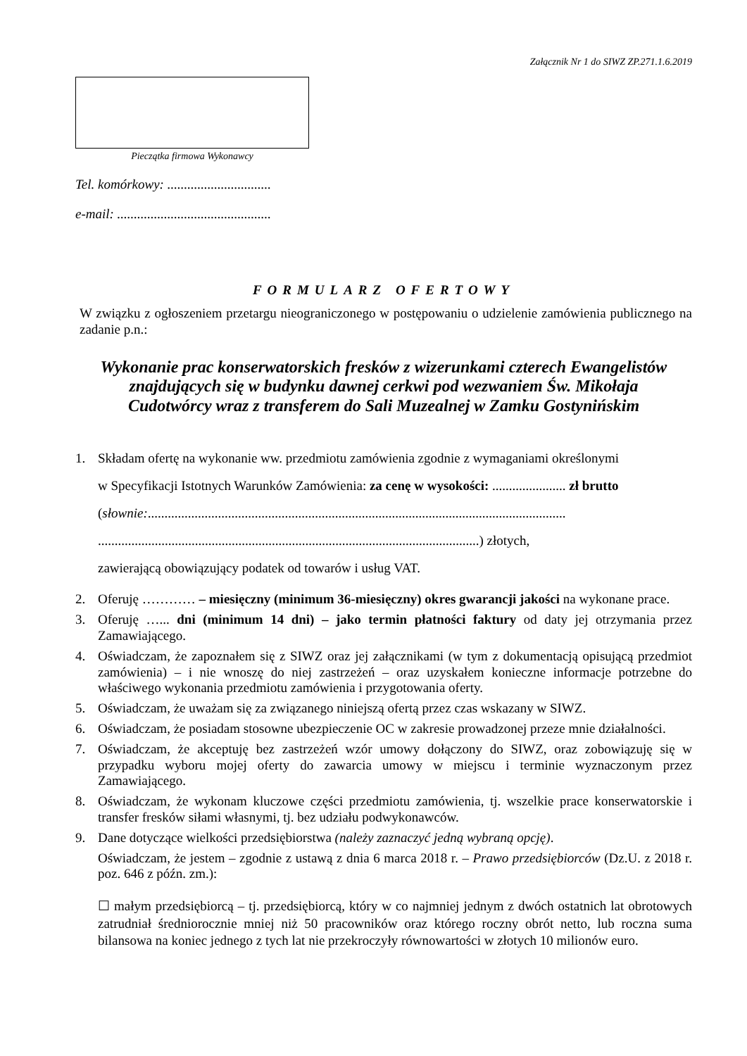Załącznik Nr 1 do SIWZ ZP.271.1.6.2019
Pieczątka firmowa Wykonawcy
Tel. komórkowy: ...............................
e-mail: ..............................................
FORMULARZ OFERTOWY
W związku z ogłoszeniem przetargu nieograniczonego w postępowaniu o udzielenie zamówienia publicznego na zadanie p.n.:
Wykonanie prac konserwatorskich fresków z wizerunkami czterech Ewangelistów
znajdujących się w budynku dawnej cerkwi pod wezwaniem Św. Mikołaja
Cudotwórcy wraz z transferem do Sali Muzealnej w Zamku Gostynińskim
1. Składam ofertę na wykonanie ww. przedmiotu zamówienia zgodnie z wymaganiami określonymi
w Specyfikacji Istotnych Warunków Zamówienia: za cenę w wysokości: ...................... zł brutto
(słownie:.............................................................................................................................
..................................................................................................................) złotych,
zawierającą obowiązujący podatek od towarów i usług VAT.
2. Oferuję ………… – miesięczny (minimum 36-miesięczny) okres gwarancji jakości na wykonane prace.
3. Oferuję …... dni (minimum 14 dni) – jako termin płatności faktury od daty jej otrzymania przez Zamawiającego.
4. Oświadczam, że zapoznałem się z SIWZ oraz jej załącznikami (w tym z dokumentacją opisującą przedmiot zamówienia) – i nie wnoszę do niej zastrzeżeń – oraz uzyskałem konieczne informacje potrzebne do właściwego wykonania przedmiotu zamówienia i przygotowania oferty.
5. Oświadczam, że uważam się za związanego niniejszą ofertą przez czas wskazany w SIWZ.
6. Oświadczam, że posiadam stosowne ubezpieczenie OC w zakresie prowadzonej przeze mnie działalności.
7. Oświadczam, że akceptuję bez zastrzeżeń wzór umowy dołączony do SIWZ, oraz zobowiązuję się w przypadku wyboru mojej oferty do zawarcia umowy w miejscu i terminie wyznaczonym przez Zamawiającego.
8. Oświadczam, że wykonam kluczowe części przedmiotu zamówienia, tj. wszelkie prace konserwatorskie i transfer fresków siłami własnymi, tj. bez udziału podwykonawców.
9. Dane dotyczące wielkości przedsiębiorstwa (należy zaznaczyć jedną wybraną opcję).
Oświadczam, że jestem – zgodnie z ustawą z dnia 6 marca 2018 r. – Prawo przedsiębiorców (Dz.U. z 2018 r. poz. 646 z późn. zm.):
☐ małym przedsiębiorcą – tj. przedsiębiorcą, który w co najmniej jednym z dwóch ostatnich lat obrotowych zatrudniał średniorocznie mniej niż 50 pracowników oraz którego roczny obrót netto, lub roczna suma bilansowa na koniec jednego z tych lat nie przekroczyły równowartości w złotych 10 milionów euro.